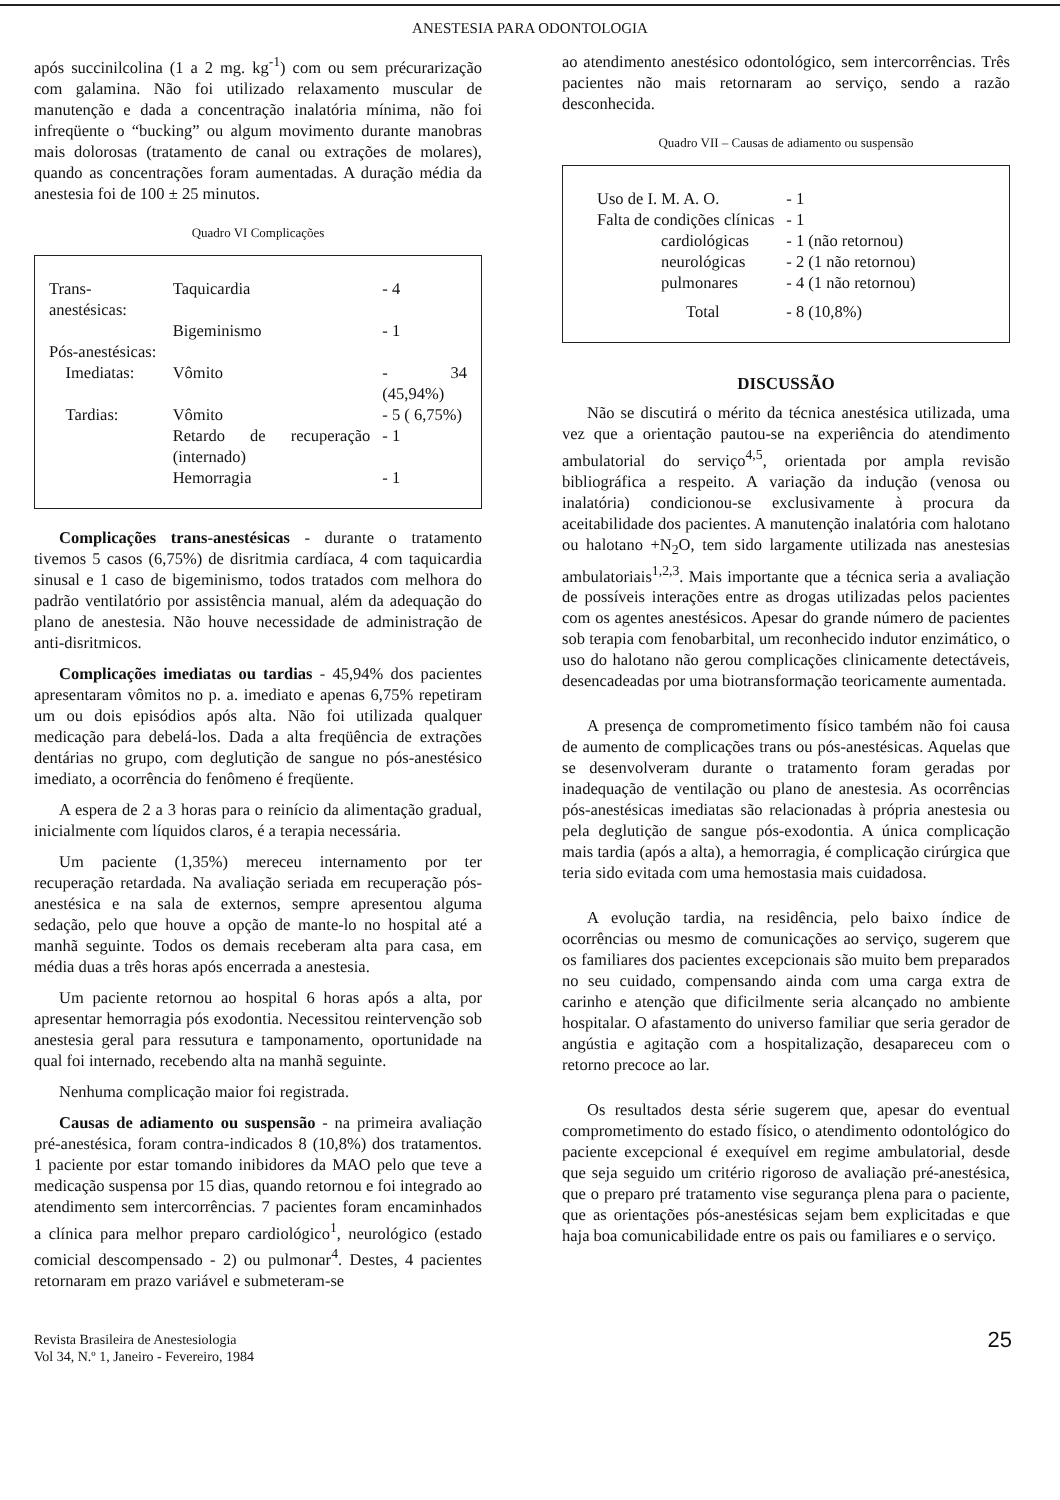ANESTESIA PARA ODONTOLOGIA
após succinilcolina (1 a 2 mg. kg<sup>-1</sup>) com ou sem précurarização com galamina. Não foi utilizado relaxamento muscular de manutenção e dada a concentração inalatória mínima, não foi infreqüente o “bucking” ou algum movimento durante manobras mais dolorosas (tratamento de canal ou extrações de molares), quando as concentrações foram aumentadas. A duração média da anestesia foi de 100 ± 25 minutos.
Quadro VI Complicações
| Trans-anestésicas: | Taquicardia | - 4 |
| | Bigeminismo | - 1 |
| Pós-anestésicas: | | |
| Imediatas: | Vômito | - 34 (45,94%) |
| Tardias: | Vômito | - 5 ( 6,75%) |
| | Retardo de recuperação (internado) | - 1 |
| | Hemorragia | - 1 |
Complicações trans-anestésicas - durante o tratamento tivemos 5 casos (6,75%) de disritmia cardíaca, 4 com taquicardia sinusal e 1 caso de bigeminismo, todos tratados com melhora do padrão ventilatório por assistência manual, além da adequação do plano de anestesia. Não houve necessidade de administração de anti-disritmicos.
Complicações imediatas ou tardias - 45,94% dos pacientes apresentaram vômitos no p. a. imediato e apenas 6,75% repetiram um ou dois episódios após alta. Não foi utilizada qualquer medicação para debelá-los. Dada a alta freqüência de extrações dentárias no grupo, com deglutição de sangue no pós-anestésico imediato, a ocorrência do fenômeno é freqüente.
A espera de 2 a 3 horas para o reinício da alimentação gradual, inicialmente com líquidos claros, é a terapia necessária.
Um paciente (1,35%) mereceu internamento por ter recuperação retardada. Na avaliação seriada em recuperação pós-anestésica e na sala de externos, sempre apresentou alguma sedação, pelo que houve a opção de mante-lo no hospital até a manhã seguinte. Todos os demais receberam alta para casa, em média duas a três horas após encerrada a anestesia.
Um paciente retornou ao hospital 6 horas após a alta, por apresentar hemorragia pós exodontia. Necessitou reintervenção sob anestesia geral para ressutura e tamponamento, oportunidade na qual foi internado, recebendo alta na manhã seguinte.
Nenhuma complicação maior foi registrada.
Causas de adiamento ou suspensão - na primeira avaliação pré-anestésica, foram contra-indicados 8 (10,8%) dos tratamentos. 1 paciente por estar tomando inibidores da MAO pelo que teve a medicação suspensa por 15 dias, quando retornou e foi integrado ao atendimento sem intercorrências. 7 pacientes foram encaminhados a clínica para melhor preparo cardiológico<sup>1</sup>, neurológico (estado comicial descompensado - 2) ou pulmonar<sup>4</sup>. Destes, 4 pacientes retornaram em prazo variável e submeteram-se
ao atendimento anestésico odontológico, sem intercorrências. Três pacientes não mais retornaram ao serviço, sendo a razão desconhecida.
Quadro VII – Causas de adiamento ou suspensão
| Uso de I. M. A. O. | - 1 |
| Falta de condições clínicas | - 1 |
| cardiológicas | - 1 (não retornou) |
| neurológicas | - 2 (1 não retornou) |
| pulmonares | - 4 (1 não retornou) |
| Total | - 8 (10,8%) |
DISCUSSÃO
Não se discutirá o mérito da técnica anestésica utilizada, uma vez que a orientação pautou-se na experiência do atendimento ambulatorial do serviço<sup>4,5</sup>, orientada por ampla revisão bibliográfica a respeito. A variação da indução (venosa ou inalatória) condicionou-se exclusivamente à procura da aceitabilidade dos pacientes. A manutenção inalatória com halotano ou halotano +N<sub>2</sub>O, tem sido largamente utilizada nas anestesias ambulatoriais<sup>1,2,3</sup>. Mais importante que a técnica seria a avaliação de possíveis interações entre as drogas utilizadas pelos pacientes com os agentes anestésicos. Apesar do grande número de pacientes sob terapia com fenobarbital, um reconhecido indutor enzimático, o uso do halotano não gerou complicações clinicamente detectáveis, desencadeadas por uma biotransformação teoricamente aumentada.
A presença de comprometimento físico também não foi causa de aumento de complicações trans ou pós-anestésicas. Aquelas que se desenvolveram durante o tratamento foram geradas por inadequação de ventilação ou plano de anestesia. As ocorrências pós-anestésicas imediatas são relacionadas à própria anestesia ou pela deglutição de sangue pós-exodontia. A única complicação mais tardia (após a alta), a hemorragia, é complicação cirúrgica que teria sido evitada com uma hemostasia mais cuidadosa.
A evolução tardia, na residência, pelo baixo índice de ocorrências ou mesmo de comunicações ao serviço, sugerem que os familiares dos pacientes excepcionais são muito bem preparados no seu cuidado, compensando ainda com uma carga extra de carinho e atenção que dificilmente seria alcançado no ambiente hospitalar. O afastamento do universo familiar que seria gerador de angústia e agitação com a hospitalização, desapareceu com o retorno precoce ao lar.
Os resultados desta série sugerem que, apesar do eventual comprometimento do estado físico, o atendimento odontológico do paciente excepcional é exequível em regime ambulatorial, desde que seja seguido um critério rigoroso de avaliação pré-anestésica, que o preparo pré tratamento vise segurança plena para o paciente, que as orientações pós-anestésicas sejam bem explicitadas e que haja boa comunicabilidade entre os pais ou familiares e o serviço.
Revista Brasileira de Anestesiologia
Vol 34, N.º 1, Janeiro - Fevereiro, 1984
25